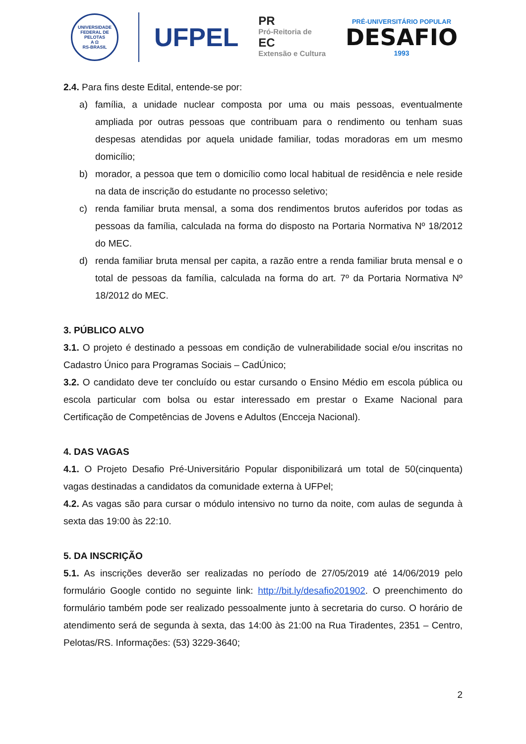UNIVERSIDADE FEDERAL DE PELOTAS
A Ω
RS-BRASIL
UFPEL
PR
Pró-Reitoria de
EC
Extensão e Cultura
PRÉ-UNIVERSITÁRIO POPULAR
DESAFIO
1993
2.4. Para fins deste Edital, entende-se por:
a) família, a unidade nuclear composta por uma ou mais pessoas, eventualmente ampliada por outras pessoas que contribuam para o rendimento ou tenham suas despesas atendidas por aquela unidade familiar, todas moradoras em um mesmo domicílio;
b) morador, a pessoa que tem o domicílio como local habitual de residência e nele reside na data de inscrição do estudante no processo seletivo;
c) renda familiar bruta mensal, a soma dos rendimentos brutos auferidos por todas as pessoas da família, calculada na forma do disposto na Portaria Normativa Nº 18/2012 do MEC.
d) renda familiar bruta mensal per capita, a razão entre a renda familiar bruta mensal e o total de pessoas da família, calculada na forma do art. 7º da Portaria Normativa Nº 18/2012 do MEC.
3. PÚBLICO ALVO
3.1. O projeto é destinado a pessoas em condição de vulnerabilidade social e/ou inscritas no Cadastro Único para Programas Sociais – CadÚnico;
3.2. O candidato deve ter concluído ou estar cursando o Ensino Médio em escola pública ou escola particular com bolsa ou estar interessado em prestar o Exame Nacional para Certificação de Competências de Jovens e Adultos (Encceja Nacional).
4. DAS VAGAS
4.1. O Projeto Desafio Pré-Universitário Popular disponibilizará um total de 50(cinquenta) vagas destinadas a candidatos da comunidade externa à UFPel;
4.2. As vagas são para cursar o módulo intensivo no turno da noite, com aulas de segunda à sexta das 19:00 às 22:10.
5. DA INSCRIÇÃO
5.1. As inscrições deverão ser realizadas no período de 27/05/2019 até 14/06/2019 pelo formulário Google contido no seguinte link: http://bit.ly/desafio201902. O preenchimento do formulário também pode ser realizado pessoalmente junto à secretaria do curso. O horário de atendimento será de segunda à sexta, das 14:00 às 21:00 na Rua Tiradentes, 2351 – Centro, Pelotas/RS. Informações: (53) 3229-3640;
2